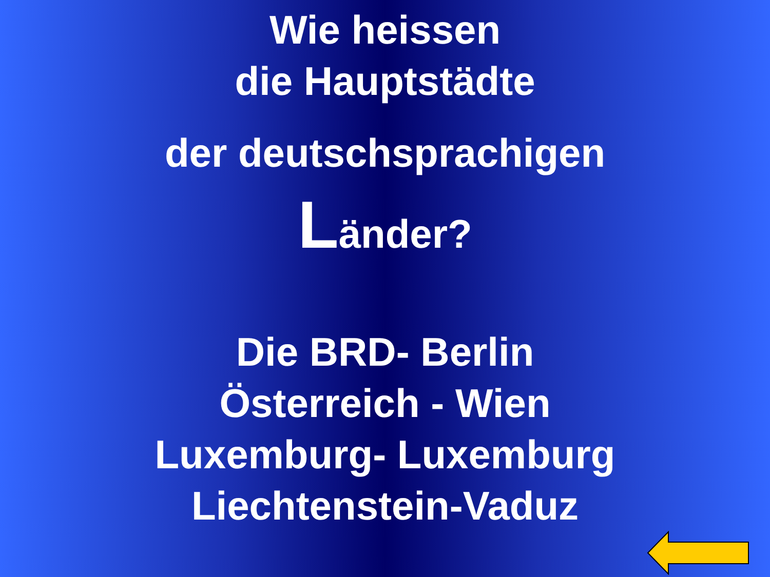Wie heissen
die Hauptstädte
der deutschsprachigen
Länder?
Die BRD- Berlin
Österreich - Wien
Luxemburg- Luxemburg
Liechtenstein-Vaduz